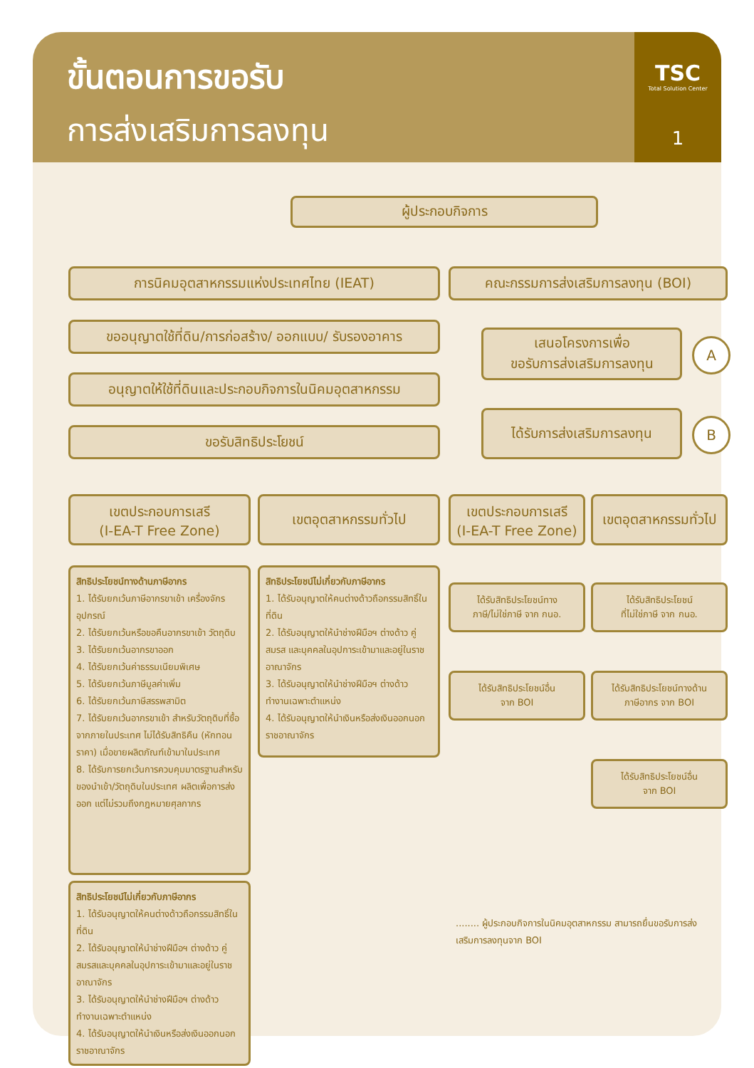ขั้นตอนการขอรับ
การส่งเสริมการลงทุน
TSC
Total Solution Center
1
ผู้ประกอบกิจการ
การนิคมอุตสาหกรรมแห่งประเทศไทย (IEAT) คณะกรรมการส่งเสริมการลงทุน (BOI)
ขออนุญาตใช้ที่ดิน/การก่อสร้าง/ ออกแบบ/ รับรองอาคาร
เสนอโครงการเพื่อ
ขอรับการส่งเสริมการลงทุน
A
อนุญาตให้ใช้ที่ดินและประกอบกิจการในนิคมอุตสาหกรรม
ได้รับการส่งเสริมการลงทุน
B
ขอรับสิทธิประโยชน์
เขตประกอบการเสรี
(I-EA-T Free Zone)
เขตอุตสาหกรรมทั่วไป
เขตประกอบการเสรี
(I-EA-T Free Zone)
เขตอุตสาหกรรมทั่วไป
สิทธิประโยชน์ทางด้านภาษีอากร
1. ได้รับยกเว้นภาษีอากรขาเข้า เครื่องจักร อุปกรณ์
2. ได้รับยกเว้นหรือขอคืนอากรขาเข้า วัตถุดิบ
3. ได้รับยกเว้นอากรขาออก
4. ได้รับยกเว้นค่าธรรมเนียมพิเศษ
5. ได้รับยกเว้นภาษีมูลค่าเพิ่ม
6. ได้รับยกเว้นภาษีสรรพสามิต
7. ได้รับยกเว้นอากรขาเข้า สำหรับวัตถุดิบที่ซื้อจากภายในประเทศ ไม่ได้รับสิทธิคืน (หักทอนราคา) เมื่อขายผลิตภัณฑ์เข้ามาในประเทศ
8. ได้รับการยกเว้นการควบคุมมาตรฐานสำหรับของนำเข้า/วัตถุดิบในประเทศ ผลิตเพื่อการส่งออก แต่ไม่รวมถึงกฎหมายศุลกากร
สิทธิประโยชน์ไม่เกี่ยวกับภาษีอากร
1. ได้รับอนุญาตให้คนต่างด้าวถือกรรมสิทธิ์ในที่ดิน
2. ได้รับอนุญาตให้นำช่างฝีมือฯ ต่างด้าว คู่สมรส และบุคคลในอุปการะเข้ามาและอยู่ในราชอาณาจักร
3. ได้รับอนุญาตให้นำช่างฝีมือฯ ต่างด้าว ทำงานเฉพาะตำแหน่ง
4. ได้รับอนุญาตให้นำเงินหรือส่งเงินออกนอกราชอาณาจักร
สิทธิประโยชน์ไม่เกี่ยวกับภาษีอากร
1. ได้รับอนุญาตให้คนต่างด้าวถือกรรมสิทธิ์ในที่ดิน
2. ได้รับอนุญาตให้นำช่างฝีมือฯ ต่างด้าว คู่สมรสและบุคคลในอุปการะเข้ามาและอยู่ในราชอาณาจักร
3. ได้รับอนุญาตให้นำช่างฝีมือฯ ต่างด้าว ทำงานเฉพาะตำแหน่ง
4. ได้รับอนุญาตให้นำเงินหรือส่งเงินออกนอกราชอาณาจักร
ได้รับสิทธิประโยชน์ทาง
ภาษี/ไม่ใช่ภาษี จาก กนอ.
ได้รับสิทธิประโยชน์
ที่ไม่ใช่ภาษี จาก กนอ.
ได้รับสิทธิประโยชน์อื่น
จาก BOI
ได้รับสิทธิประโยชน์ทางด้าน
ภาษีอากร จาก BOI
ได้รับสิทธิประโยชน์อื่น
จาก BOI
........ ผู้ประกอบกิจการในนิคมอุตสาหกรรม สามารถยื่นขอรับการส่งเสริมการลงทุนจาก BOI